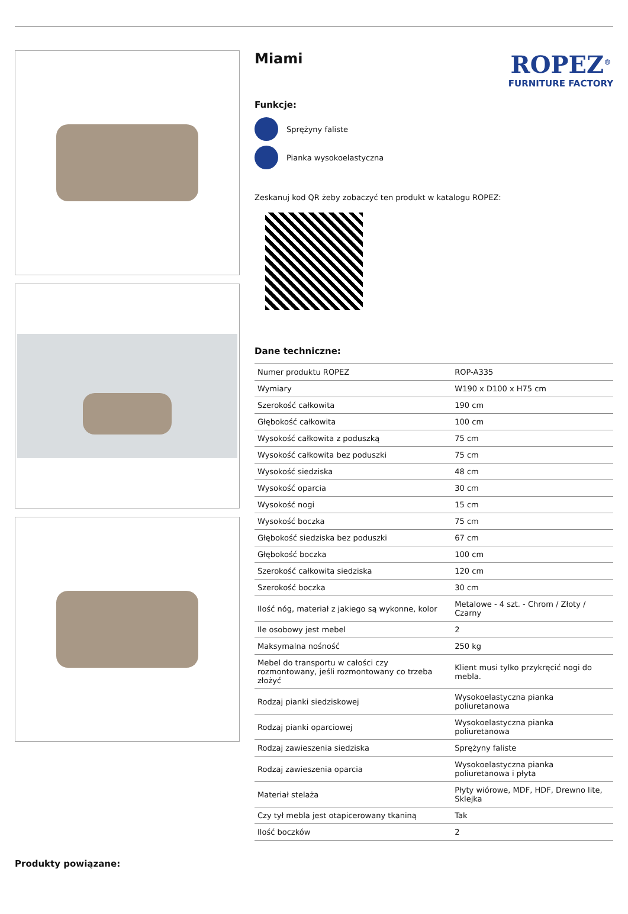Miami
ROPEZ<sup>®</sup>
FURNITURE FACTORY
Funkcje:
Sprężyny faliste
Pianka wysokoelastyczna
Zeskanuj kod QR żeby zobaczyć ten produkt w katalogu ROPEZ:
Dane techniczne:
| Numer produktu ROPEZ | ROP-A335 |
| Wymiary | W190 x D100 x H75 cm |
| Szerokość całkowita | 190 cm |
| Głębokość całkowita | 100 cm |
| Wysokość całkowita z poduszką | 75 cm |
| Wysokość całkowita bez poduszki | 75 cm |
| Wysokość siedziska | 48 cm |
| Wysokość oparcia | 30 cm |
| Wysokość nogi | 15 cm |
| Wysokość boczka | 75 cm |
| Głębokość siedziska bez poduszki | 67 cm |
| Głębokość boczka | 100 cm |
| Szerokość całkowita siedziska | 120 cm |
| Szerokość boczka | 30 cm |
| Ilość nóg, materiał z jakiego są wykonne, kolor | Metalowe - 4 szt. - Chrom / Złoty / Czarny |
| Ile osobowy jest mebel | 2 |
| Maksymalna nośność | 250 kg |
| Mebel do transportu w całości czy rozmontowany, jeśli rozmontowany co trzeba złożyć | Klient musi tylko przykręcić nogi do mebla. |
| Rodzaj pianki siedziskowej | Wysokoelastyczna pianka poliuretanowa |
| Rodzaj pianki oparciowej | Wysokoelastyczna pianka poliuretanowa |
| Rodzaj zawieszenia siedziska | Sprężyny faliste |
| Rodzaj zawieszenia oparcia | Wysokoelastyczna pianka poliuretanowa i płyta |
| Materiał stelaża | Płyty wiórowe, MDF, HDF, Drewno lite, Sklejka |
| Czy tył mebla jest otapicerowany tkaniną | Tak |
| Ilość boczków | 2 |
Produkty powiązane: